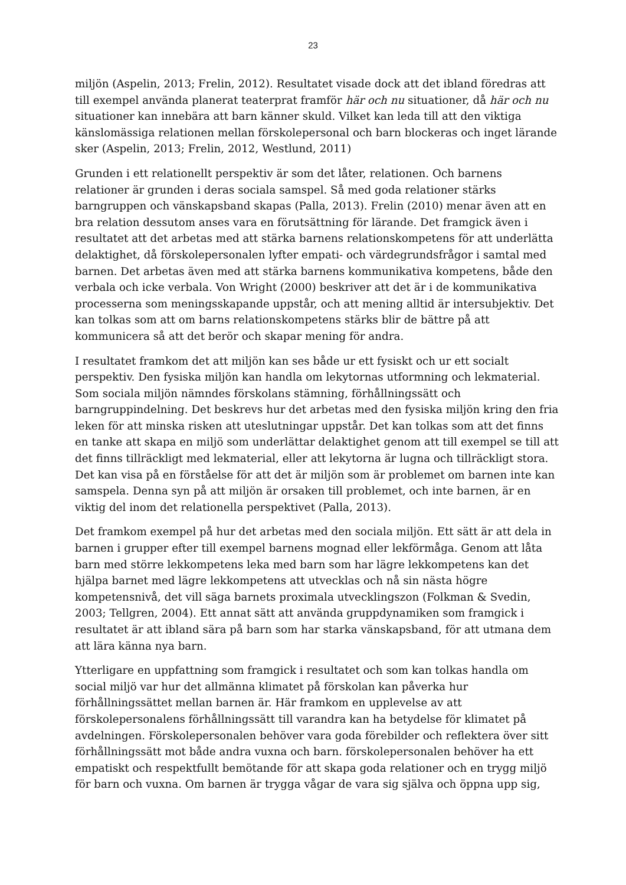23
miljön (Aspelin, 2013; Frelin, 2012). Resultatet visade dock att det ibland föredras att till exempel använda planerat teaterprat framför här och nu situationer, då här och nu situationer kan innebära att barn känner skuld. Vilket kan leda till att den viktiga känslomässiga relationen mellan förskolepersonal och barn blockeras och inget lärande sker (Aspelin, 2013; Frelin, 2012, Westlund, 2011)
Grunden i ett relationellt perspektiv är som det låter, relationen. Och barnens relationer är grunden i deras sociala samspel. Så med goda relationer stärks barngruppen och vänskapsband skapas (Palla, 2013). Frelin (2010) menar även att en bra relation dessutom anses vara en förutsättning för lärande. Det framgick även i resultatet att det arbetas med att stärka barnens relationskompetens för att underlätta delaktighet, då förskolepersonalen lyfter empati- och värdegrundsfrågor i samtal med barnen. Det arbetas även med att stärka barnens kommunikativa kompetens, både den verbala och icke verbala. Von Wright (2000) beskriver att det är i de kommunikativa processerna som meningsskapande uppstår, och att mening alltid är intersubjektiv. Det kan tolkas som att om barns relationskompetens stärks blir de bättre på att kommunicera så att det berör och skapar mening för andra.
I resultatet framkom det att miljön kan ses både ur ett fysiskt och ur ett socialt perspektiv. Den fysiska miljön kan handla om lekytornas utformning och lekmaterial. Som sociala miljön nämndes förskolans stämning, förhållningssätt och barngruppindelning. Det beskrevs hur det arbetas med den fysiska miljön kring den fria leken för att minska risken att uteslutningar uppstår. Det kan tolkas som att det finns en tanke att skapa en miljö som underlättar delaktighet genom att till exempel se till att det finns tillräckligt med lekmaterial, eller att lekytorna är lugna och tillräckligt stora. Det kan visa på en förståelse för att det är miljön som är problemet om barnen inte kan samspela. Denna syn på att miljön är orsaken till problemet, och inte barnen, är en viktig del inom det relationella perspektivet (Palla, 2013).
Det framkom exempel på hur det arbetas med den sociala miljön. Ett sätt är att dela in barnen i grupper efter till exempel barnens mognad eller lekförmåga. Genom att låta barn med större lekkompetens leka med barn som har lägre lekkompetens kan det hjälpa barnet med lägre lekkompetens att utvecklas och nå sin nästa högre kompetensnivå, det vill säga barnets proximala utvecklingszon (Folkman & Svedin, 2003; Tellgren, 2004). Ett annat sätt att använda gruppdynamiken som framgick i resultatet är att ibland sära på barn som har starka vänskapsband, för att utmana dem att lära känna nya barn.
Ytterligare en uppfattning som framgick i resultatet och som kan tolkas handla om social miljö var hur det allmänna klimatet på förskolan kan påverka hur förhållningssättet mellan barnen är. Här framkom en upplevelse av att förskolepersonalens förhållningssätt till varandra kan ha betydelse för klimatet på avdelningen. Förskolepersonalen behöver vara goda förebilder och reflektera över sitt förhållningssätt mot både andra vuxna och barn. förskolepersonalen behöver ha ett empatiskt och respektfullt bemötande för att skapa goda relationer och en trygg miljö för barn och vuxna. Om barnen är trygga vågar de vara sig själva och öppna upp sig,